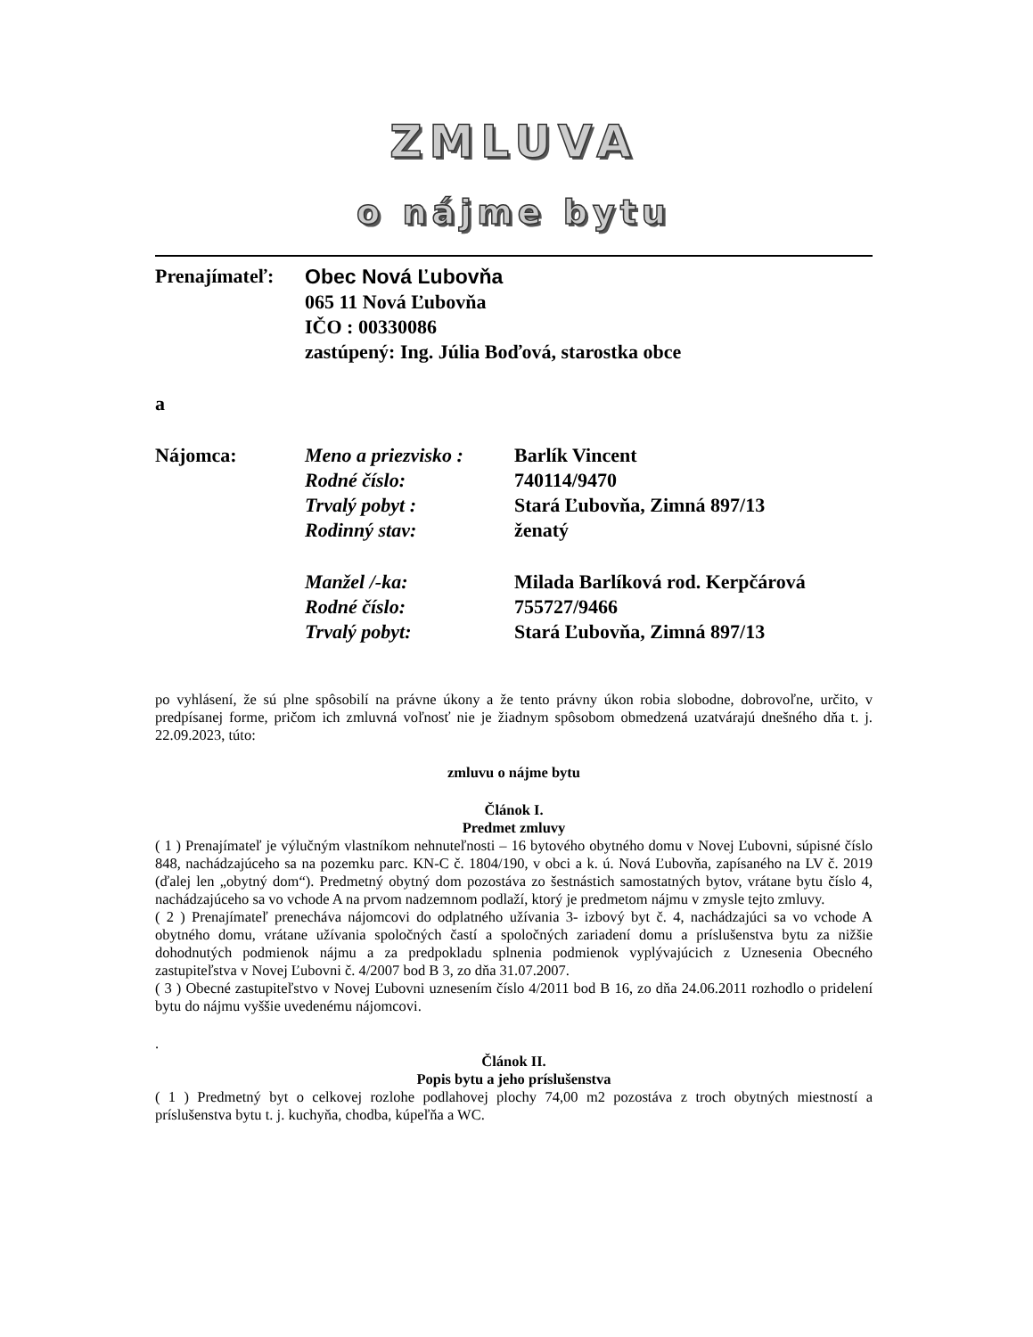ZMLUVA
o nájme bytu
Prenajímateľ:
Obec Nová Ľubovňa
065 11 Nová Ľubovňa
IČO : 00330086
zastúpený: Ing. Júlia Boďová, starostka obce
a
Nájomca:
| Meno a priezvisko : | Barlík Vincent |
| Rodné číslo: | 740114/9470 |
| Trvalý pobyt : | Stará Ľubovňa, Zimná 897/13 |
| Rodinný stav: | ženatý |
| Manžel /-ka: | Milada Barlíková rod. Kerpčárová |
| Rodné číslo: | 755727/9466 |
| Trvalý pobyt: | Stará Ľubovňa, Zimná 897/13 |
po vyhlásení, že sú plne spôsobilí na právne úkony a že tento právny úkon robia slobodne, dobrovoľne, určito, v predpísanej forme, pričom ich zmluvná voľnosť nie je žiadnym spôsobom obmedzená uzatvárajú dnešného dňa t. j. 22.09.2023, túto:
zmluvu o nájme bytu
Článok I.
Predmet zmluvy
( 1 ) Prenajímateľ je výlučným vlastníkom nehnuteľnosti – 16 bytového obytného domu v Novej Ľubovni, súpisné číslo 848, nachádzajúceho sa na pozemku parc. KN-C č. 1804/190, v obci a k. ú. Nová Ľubovňa, zapísaného na LV č. 2019 (ďalej len „obytný dom“). Predmetný obytný dom pozostáva zo šestnástich samostatných bytov, vrátane bytu číslo 4, nachádzajúceho sa vo vchode A na prvom nadzemnom podlaží, ktorý je predmetom nájmu v zmysle tejto zmluvy.
( 2 ) Prenajímateľ prenecháva nájomcovi do odplatného užívania 3- izbový byt č. 4, nachádzajúci sa vo vchode A obytného domu, vrátane užívania spoločných častí a spoločných zariadení domu a príslušenstva bytu za nižšie dohodnutých podmienok nájmu a za predpokladu splnenia podmienok vyplývajúcich z Uznesenia Obecného zastupiteľstva v Novej Ľubovni č. 4/2007 bod B 3, zo dňa 31.07.2007.
( 3 ) Obecné zastupiteľstvo v Novej Ľubovni uznesením číslo 4/2011 bod B 16, zo dňa 24.06.2011 rozhodlo o pridelení bytu do nájmu vyššie uvedenému nájomcovi.
.
Článok II.
Popis bytu a jeho príslušenstva
( 1 ) Predmetný byt o celkovej rozlohe podlahovej plochy 74,00 m2 pozostáva z troch obytných miestností a príslušenstva bytu t. j. kuchyňa, chodba, kúpeľňa a WC.